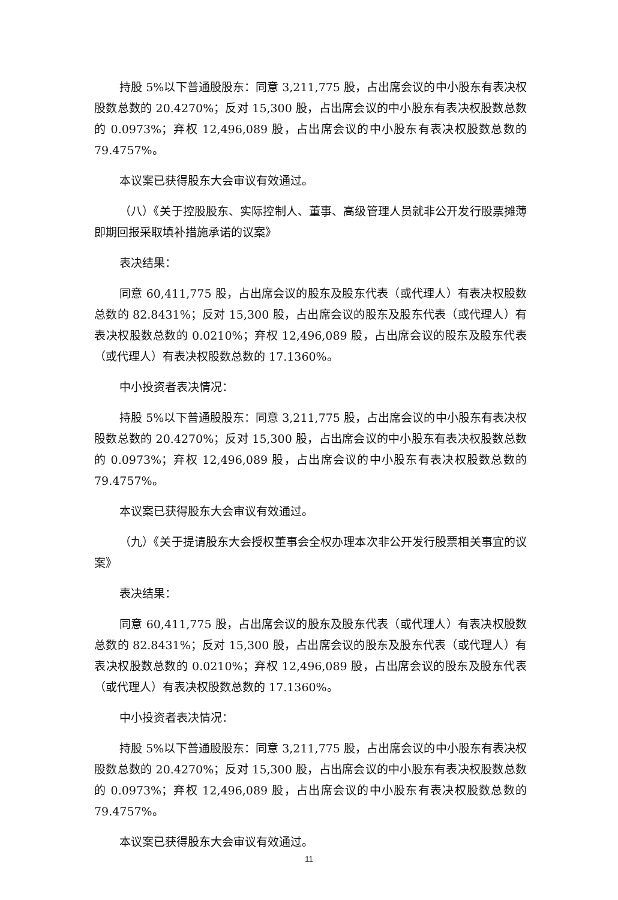持股 5%以下普通股股东：同意 3,211,775 股，占出席会议的中小股东有表决权股数总数的 20.4270%；反对 15,300 股，占出席会议的中小股东有表决权股数总数的 0.0973%；弃权 12,496,089 股，占出席会议的中小股东有表决权股数总数的 79.4757%。
本议案已获得股东大会审议有效通过。
（八）《关于控股股东、实际控制人、董事、高级管理人员就非公开发行股票摊薄即期回报采取填补措施承诺的议案》
表决结果：
同意 60,411,775 股，占出席会议的股东及股东代表（或代理人）有表决权股数总数的 82.8431%；反对 15,300 股，占出席会议的股东及股东代表（或代理人）有表决权股数总数的 0.0210%；弃权 12,496,089 股，占出席会议的股东及股东代表（或代理人）有表决权股数总数的 17.1360%。
中小投资者表决情况：
持股 5%以下普通股股东：同意 3,211,775 股，占出席会议的中小股东有表决权股数总数的 20.4270%；反对 15,300 股，占出席会议的中小股东有表决权股数总数的 0.0973%；弃权 12,496,089 股，占出席会议的中小股东有表决权股数总数的 79.4757%。
本议案已获得股东大会审议有效通过。
（九）《关于提请股东大会授权董事会全权办理本次非公开发行股票相关事宜的议案》
表决结果：
同意 60,411,775 股，占出席会议的股东及股东代表（或代理人）有表决权股数总数的 82.8431%；反对 15,300 股，占出席会议的股东及股东代表（或代理人）有表决权股数总数的 0.0210%；弃权 12,496,089 股，占出席会议的股东及股东代表（或代理人）有表决权股数总数的 17.1360%。
中小投资者表决情况：
持股 5%以下普通股股东：同意 3,211,775 股，占出席会议的中小股东有表决权股数总数的 20.4270%；反对 15,300 股，占出席会议的中小股东有表决权股数总数的 0.0973%；弃权 12,496,089 股，占出席会议的中小股东有表决权股数总数的 79.4757%。
本议案已获得股东大会审议有效通过。
11